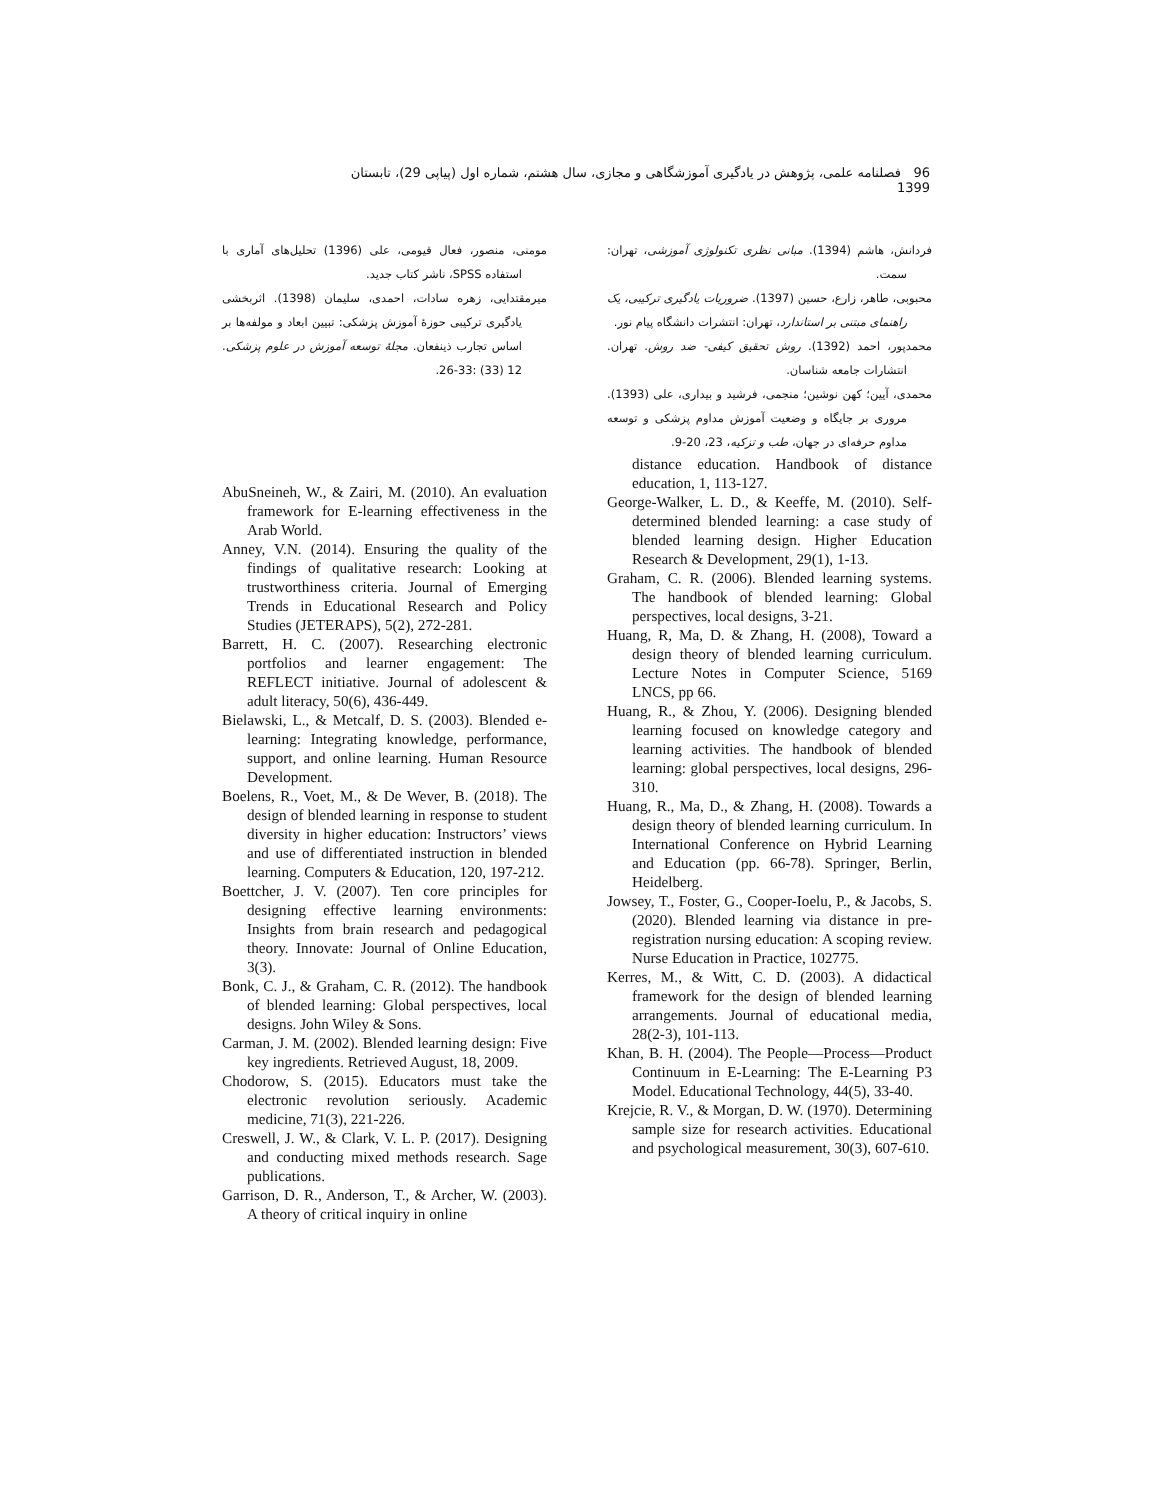96 فصلنامه علمی، پژوهش در یادگیری آموزشگاهی و مجازی، سال هشتم، شماره اول (پیاپی 29)، تابستان 1399
فردانش، هاشم (1394). مبانی نظری تکنولوژی آموزشی، تهران: سمت.
محبوبی، طاهر، زارع، حسین (1397). ضروریات یادگیری ترکیبی، یک راهنمای مبتنی بر استاندارد، تهران: انتشرات دانشگاه پیام نور.
محمدپور، احمد (1392). روش تحقیق کیفی- ضد روش. تهران. انتشارات جامعه شناسان.
محمدی، آیین؛ کهن نوشین؛ منجمی، فرشید و بیداری، علی (1393). مروری بر جایگاه و وضعیت آموزش مداوم پزشکی و توسعه مداوم حرفه‌ای در جهان، طب و تزکیه، 23، 20-9.
distance education. Handbook of distance education, 1, 113-127.
George-Walker, L. D., & Keeffe, M. (2010). Self-determined blended learning: a case study of blended learning design. Higher Education Research & Development, 29(1), 1-13.
Graham, C. R. (2006). Blended learning systems. The handbook of blended learning: Global perspectives, local designs, 3-21.
Huang, R, Ma, D. & Zhang, H. (2008), Toward a design theory of blended learning curriculum. Lecture Notes in Computer Science, 5169 LNCS, pp 66.
Huang, R., & Zhou, Y. (2006). Designing blended learning focused on knowledge category and learning activities. The handbook of blended learning: global perspectives, local designs, 296-310.
Huang, R., Ma, D., & Zhang, H. (2008). Towards a design theory of blended learning curriculum. In International Conference on Hybrid Learning and Education (pp. 66-78). Springer, Berlin, Heidelberg.
Jowsey, T., Foster, G., Cooper-Ioelu, P., & Jacobs, S. (2020). Blended learning via distance in pre-registration nursing education: A scoping review. Nurse Education in Practice, 102775.
Kerres, M., & Witt, C. D. (2003). A didactical framework for the design of blended learning arrangements. Journal of educational media, 28(2-3), 101-113.
Khan, B. H. (2004). The People—Process—Product Continuum in E-Learning: The E-Learning P3 Model. Educational Technology, 44(5), 33-40.
Krejcie, R. V., & Morgan, D. W. (1970). Determining sample size for research activities. Educational and psychological measurement, 30(3), 607-610.
مومنی، منصور، فعال قیومی، علی (1396) تحلیل‌های آماری با استفاده SPSS، ناشر کتاب جدید.
میرمقتدایی، زهره سادات، احمدی، سلیمان (1398). اثربخشی یادگیری ترکیبی حوزهٔ آموزش پزشکی: تبیین ابعاد و مولفه‌ها بر اساس تجارب ذینفعان. مجلهٔ توسعه آموزش در علوم پزشکی. 12 (33) :33-26.
AbuSneineh, W., & Zairi, M. (2010). An evaluation framework for E-learning effectiveness in the Arab World.
Anney, V.N. (2014). Ensuring the quality of the findings of qualitative research: Looking at trustworthiness criteria. Journal of Emerging Trends in Educational Research and Policy Studies (JETERAPS), 5(2), 272-281.
Barrett, H. C. (2007). Researching electronic portfolios and learner engagement: The REFLECT initiative. Journal of adolescent & adult literacy, 50(6), 436-449.
Bielawski, L., & Metcalf, D. S. (2003). Blended e-learning: Integrating knowledge, performance, support, and online learning. Human Resource Development.
Boelens, R., Voet, M., & De Wever, B. (2018). The design of blended learning in response to student diversity in higher education: Instructors’ views and use of differentiated instruction in blended learning. Computers & Education, 120, 197-212.
Boettcher, J. V. (2007). Ten core principles for designing effective learning environments: Insights from brain research and pedagogical theory. Innovate: Journal of Online Education, 3(3).
Bonk, C. J., & Graham, C. R. (2012). The handbook of blended learning: Global perspectives, local designs. John Wiley & Sons.
Carman, J. M. (2002). Blended learning design: Five key ingredients. Retrieved August, 18, 2009.
Chodorow, S. (2015). Educators must take the electronic revolution seriously. Academic medicine, 71(3), 221-226.
Creswell, J. W., & Clark, V. L. P. (2017). Designing and conducting mixed methods research. Sage publications.
Garrison, D. R., Anderson, T., & Archer, W. (2003). A theory of critical inquiry in online